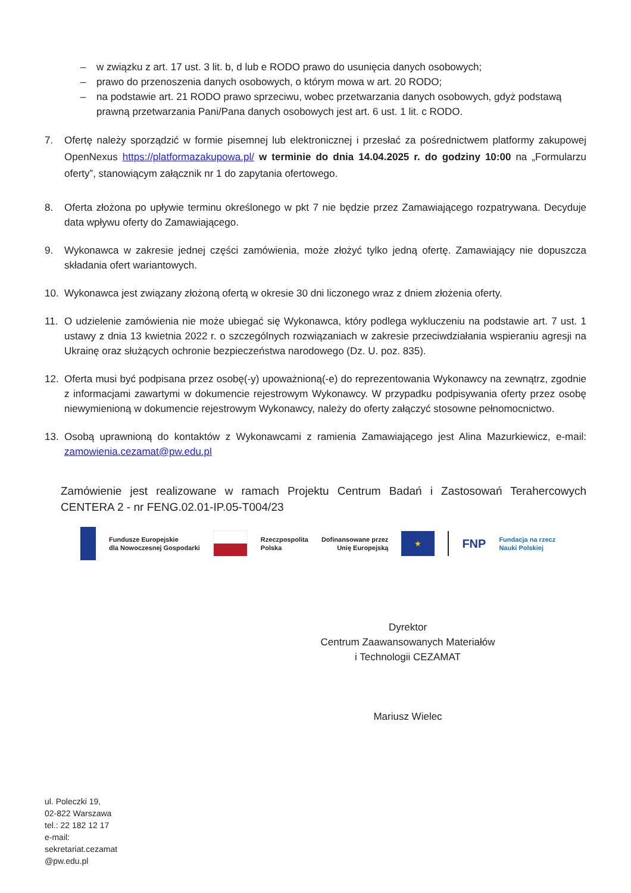– w związku z art. 17 ust. 3 lit. b, d lub e RODO prawo do usunięcia danych osobowych;
– prawo do przenoszenia danych osobowych, o którym mowa w art. 20 RODO;
– na podstawie art. 21 RODO prawo sprzeciwu, wobec przetwarzania danych osobowych, gdyż podstawą prawną przetwarzania Pani/Pana danych osobowych jest art. 6 ust. 1 lit. c RODO.
7. Ofertę należy sporządzić w formie pisemnej lub elektronicznej i przesłać za pośrednictwem platformy zakupowej OpenNexus https://platformazakupowa.pl/ w terminie do dnia 14.04.2025 r. do godziny 10:00 na „Formularzu oferty”, stanowiącym załącznik nr 1 do zapytania ofertowego.
8. Oferta złożona po upływie terminu określonego w pkt 7 nie będzie przez Zamawiającego rozpatrywana. Decyduje data wpływu oferty do Zamawiającego.
9. Wykonawca w zakresie jednej części zamówienia, może złożyć tylko jedną ofertę. Zamawiający nie dopuszcza składania ofert wariantowych.
10. Wykonawca jest związany złożoną ofertą w okresie 30 dni liczonego wraz z dniem złożenia oferty.
11. O udzielenie zamówienia nie może ubiegać się Wykonawca, który podlega wykluczeniu na podstawie art. 7 ust. 1 ustawy z dnia 13 kwietnia 2022 r. o szczególnych rozwiązaniach w zakresie przeciwdziałania wspieraniu agresji na Ukrainę oraz służących ochronie bezpieczeństwa narodowego (Dz. U. poz. 835).
12. Oferta musi być podpisana przez osobę(-y) upoważnioną(-e) do reprezentowania Wykonawcy na zewnątrz, zgodnie z informacjami zawartymi w dokumencie rejestrowym Wykonawcy. W przypadku podpisywania oferty przez osobę niewymienioną w dokumencie rejestrowym Wykonawcy, należy do oferty załączyć stosowne pełnomocnictwo.
13. Osobą uprawnioną do kontaktów z Wykonawcami z ramienia Zamawiającego jest Alina Mazurkiewicz, e-mail: zamowienia.cezamat@pw.edu.pl
Zamówienie jest realizowane w ramach Projektu Centrum Badań i Zastosowań Terahercowych CENTERA 2 - nr FENG.02.01-IP.05-T004/23
Fundusze Europejskie
dla Nowoczesnej Gospodarki
Rzeczpospolita
Polska
Dofinansowane przez
Unię Europejską
★
FNP
Fundacja na rzecz
Nauki Polskiej
Dyrektor
Centrum Zaawansowanych Materiałów
i Technologii CEZAMAT
Mariusz Wielec
ul. Poleczki 19,
02-822 Warszawa
tel.: 22 182 12 17
e-mail:
sekretariat.cezamat
@pw.edu.pl